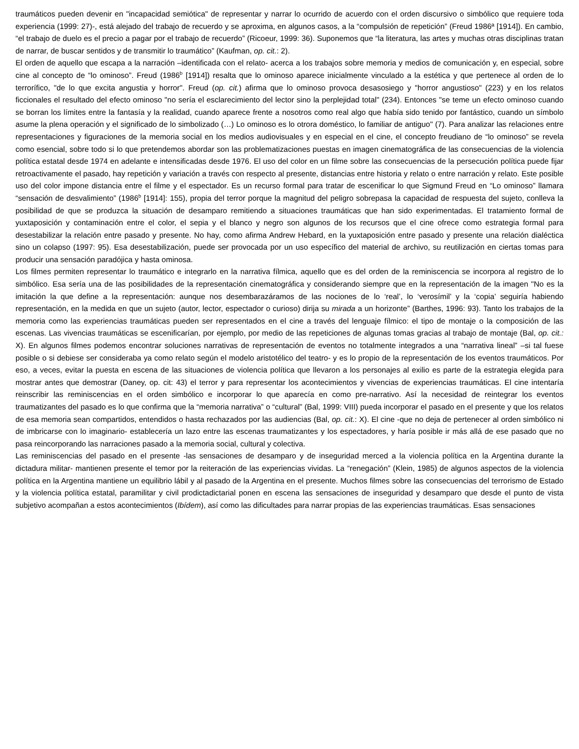traumáticos pueden devenir en "incapacidad semiótica" de representar y narrar lo ocurrido de acuerdo con el orden discursivo o simbólico que requiere toda experiencia (1999: 27)-, está alejado del trabajo de recuerdo y se aproxima, en algunos casos, a la “compulsión de repetición” (Freud 1986ª [1914]). En cambio, “el trabajo de duelo es el precio a pagar por el trabajo de recuerdo” (Ricoeur, 1999: 36). Suponemos que “la literatura, las artes y muchas otras disciplinas tratan de narrar, de buscar sentidos y de transmitir lo traumático” (Kaufman, op. cit.: 2).
El orden de aquello que escapa a la narración –identificada con el relato- acerca a los trabajos sobre memoria y medios de comunicación y, en especial, sobre cine al concepto de “lo ominoso”. Freud (1986<sup>b</sup> [1914]) resalta que lo ominoso aparece inicialmente vinculado a la estética y que pertenece al orden de lo terrorífico, "de lo que excita angustia y horror". Freud (op. cit.) afirma que lo ominoso provoca desasosiego y "horror angustioso" (223) y en los relatos ficcionales el resultado del efecto ominoso "no sería el esclarecimiento del lector sino la perplejidad total" (234). Entonces "se teme un efecto ominoso cuando se borran los límites entre la fantasía y la realidad, cuando aparece frente a nosotros como real algo que había sido tenido por fantástico, cuando un símbolo asume la plena operación y el significado de lo simbolizado (…) Lo ominoso es lo otrora doméstico, lo familiar de antiguo" (7). Para analizar las relaciones entre representaciones y figuraciones de la memoria social en los medios audiovisuales y en especial en el cine, el concepto freudiano de “lo ominoso” se revela como esencial, sobre todo si lo que pretendemos abordar son las problematizaciones puestas en imagen cinematográfica de las consecuencias de la violencia política estatal desde 1974 en adelante e intensificadas desde 1976. El uso del color en un filme sobre las consecuencias de la persecución política puede fijar retroactivamente el pasado, hay repetición y variación a través con respecto al presente, distancias entre historia y relato o entre narración y relato. Este posible uso del color impone distancia entre el filme y el espectador. Es un recurso formal para tratar de escenificar lo que Sigmund Freud en “Lo ominoso” llamara “sensación de desvalimiento” (1986<sup>b</sup> [1914]: 155), propia del terror porque la magnitud del peligro sobrepasa la capacidad de respuesta del sujeto, conlleva la posibilidad de que se produzca la situación de desamparo remitiendo a situaciones traumáticas que han sido experimentadas. El tratamiento formal de yuxtaposición y contaminación entre el color, el sepia y el blanco y negro son algunos de los recursos que el cine ofrece como estrategia formal para desestabilizar la relación entre pasado y presente. No hay, como afirma Andrew Hebard, en la yuxtaposición entre pasado y presente una relación dialéctica sino un colapso (1997: 95). Esa desestabilización, puede ser provocada por un uso específico del material de archivo, su reutilización en ciertas tomas para producir una sensación paradójica y hasta ominosa.
Los filmes permiten representar lo traumático e integrarlo en la narrativa fílmica, aquello que es del orden de la reminiscencia se incorpora al registro de lo simbólico. Esa sería una de las posibilidades de la representación cinematográfica y considerando siempre que en la representación de la imagen "No es la imitación la que define a la representación: aunque nos desembarazáramos de las nociones de lo ‘real’, lo ‘verosímil’ y la ‘copia’ seguiría habiendo representación, en la medida en que un sujeto (autor, lector, espectador o curioso) dirija su mirada a un horizonte” (Barthes, 1996: 93). Tanto los trabajos de la memoria como las experiencias traumáticas pueden ser representados en el cine a través del lenguaje fílmico: el tipo de montaje o la composición de las escenas. Las vivencias traumáticas se escenificarían, por ejemplo, por medio de las repeticiones de algunas tomas gracias al trabajo de montaje (Bal, op. cit.: X). En algunos filmes podemos encontrar soluciones narrativas de representación de eventos no totalmente integrados a una “narrativa lineal” –si tal fuese posible o si debiese ser consideraba ya como relato según el modelo aristotélico del teatro- y es lo propio de la representación de los eventos traumáticos. Por eso, a veces, evitar la puesta en escena de las situaciones de violencia política que llevaron a los personajes al exilio es parte de la estrategia elegida para mostrar antes que demostrar (Daney, op. cit: 43) el terror y para representar los acontecimientos y vivencias de experiencias traumáticas. El cine intentaría reinscribir las reminiscencias en el orden simbólico e incorporar lo que aparecía en como pre-narrativo. Así la necesidad de reintegrar los eventos traumatizantes del pasado es lo que confirma que la “memoria narrativa” o “cultural” (Bal, 1999: VIII) pueda incorporar el pasado en el presente y que los relatos de esa memoria sean compartidos, entendidos o hasta rechazados por las audiencias (Bal, op. cit.: X). El cine -que no deja de pertenecer al orden simbólico ni de imbricarse con lo imaginario- establecería un lazo entre las escenas traumatizantes y los espectadores, y haría posible ir más allá de ese pasado que no pasa reincorporando las narraciones pasado a la memoria social, cultural y colectiva.
Las reminiscencias del pasado en el presente -las sensaciones de desamparo y de inseguridad merced a la violencia política en la Argentina durante la dictadura militar- mantienen presente el temor por la reiteración de las experiencias vividas. La “renegación” (Klein, 1985) de algunos aspectos de la violencia política en la Argentina mantiene un equilibrio lábil y al pasado de la Argentina en el presente. Muchos filmes sobre las consecuencias del terrorismo de Estado y la violencia política estatal, paramilitar y civil prodictadictarial ponen en escena las sensaciones de inseguridad y desamparo que desde el punto de vista subjetivo acompañan a estos acontecimientos (Ibídem), así como las dificultades para narrar propias de las experiencias traumáticas. Esas sensaciones